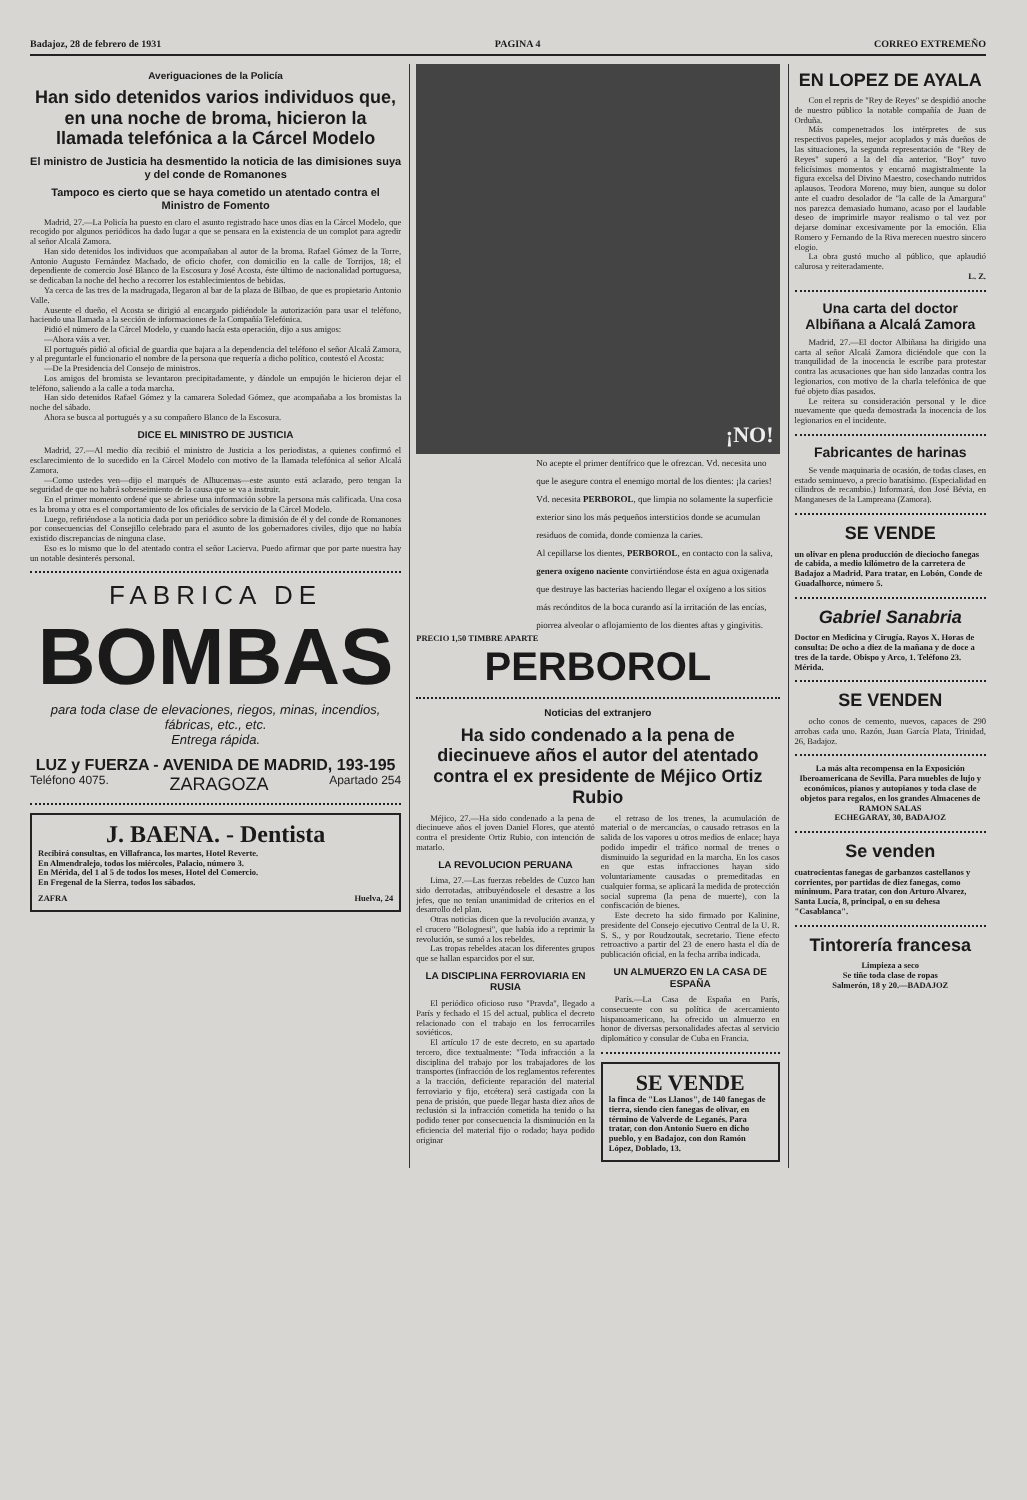Badajoz, 28 de febrero de 1931 PAGINA 4 CORREO EXTREMEÑO
Averiguaciones de la Policía
Han sido detenidos varios individuos que, en una noche de broma, hicieron la llamada telefónica a la Cárcel Modelo
El ministro de Justicia ha desmentido la noticia de las dimisiones suya y del conde de Romanones
Tampoco es cierto que se haya cometido un atentado contra el Ministro de Fomento
Madrid, 27.—La Policía ha puesto en claro el asunto registrado hace unos días en la Cárcel Modelo, que recogido por algunos periódicos ha dado lugar a que se pensara en la existencia de un complot para agredir al señor Alcalá Zamora.
Han sido detenidos los individuos que acompañaban al autor de la broma. Rafael Gómez de la Torre, Antonio Augusto Fernández Machado, de oficio chofer, con domicilio en la calle de Torrijos, 18; el dependiente de comercio José Blanco de la Escosura y José Acosta, éste último de nacionalidad portuguesa, se dedicaban la noche del hecho a recorrer los establecimientos de bebidas.
Ya cerca de las tres de la madrugada, llegaron al bar de la plaza de Bilbao, de que es propietario Antonio Valle.
Ausente el dueño, el Acosta se dirigió al encargado pidiéndole la autorización para usar el teléfono, haciendo una llamada a la sección de informaciones de la Compañía Telefónica.
Pidió el número de la Cárcel Modelo, y cuando hacía esta operación, dijo a sus amigos:
—Ahora váis a ver.
El portugués pidió al oficial de guardia que bajara a la dependencia del teléfono el señor Alcalá Zamora, y al preguntarle el funcionario el nombre de la persona que requería a dicho político, contestó el Acosta:
—De la Presidencia del Consejo de ministros.
Los amigos del bromista se levantaron precipitadamente, y dándole un empujón le hicieron dejar el teléfono, saliendo a la calle a toda marcha.
Han sido detenidos Rafael Gómez y la camarera Soledad Gómez, que acompañaba a los bromistas la noche del sábado.
Ahora se busca al portugués y a su compañero Blanco de la Escosura.
DICE EL MINISTRO DE JUSTICIA
Madrid, 27.—Al medio día recibió el ministro de Justicia a los periodistas, a quienes confirmó el esclarecimiento de lo sucedido en la Cárcel Modelo con motivo de la llamada telefónica al señor Alcalá Zamora.
—Como ustedes ven—dijo el marqués de Alhucemas—este asunto está aclarado, pero tengan la seguridad de que no habrá sobreseimiento de la causa que se va a instruir.
En el primer momento ordené que se abriese una información sobre la persona más calificada. Una cosa es la broma y otra es el comportamiento de los oficiales de servicio de la Cárcel Modelo.
Luego, refiriéndose a la noticia dada por un periódico sobre la dimisión de él y del conde de Romanones por consecuencias del Consejillo celebrado para el asunto de los gobernadores civiles, dijo que no había existido discrepancias de ninguna clase.
Eso es lo mismo que lo del atentado contra el señor Lacierva. Puedo afirmar que por parte nuestra hay un notable desinterés personal.
FABRICA DE
BOMBAS
para toda clase de elevaciones, riegos, minas, incendios, fábricas, etc., etc.
Entrega rápida.
LUZ y FUERZA - AVENIDA DE MADRID, 193-195
Teléfono 4075. ZARAGOZA Apartado 254
J. BAENA. - Dentista
Recibirá consultas, en Villafranca, los martes, Hotel Reverte.
En Almendralejo, todos los miércoles, Palacio, número 3.
En Mérida, del 1 al 5 de todos los meses, Hotel del Comercio.
En Fregenal de la Sierra, todos los sábados.
ZAFRA Huelva, 24
¡NO!
No acepte el primer dentífrico que le ofrezcan. Vd. necesita uno que le asegure contra el enemigo mortal de los dientes: ¡la caries!
Vd. necesita PERBOROL, que limpia no solamente la superficie exterior sino los más pequeños intersticios donde se acumulan residuos de comida, donde comienza la caries.
Al cepillarse los dientes, PERBOROL, en contacto con la saliva, genera oxígeno naciente convirtiéndose ésta en agua oxigenada que destruye las bacterias haciendo llegar el oxígeno a los sitios más recónditos de la boca curando así la irritación de las encías, piorrea alveolar o aflojamiento de los dientes aftas y gingivitis.
PRECIO 1,50 TIMBRE APARTE
PERBOROL
Noticias del extranjero
Ha sido condenado a la pena de diecinueve años el autor del atentado contra el ex presidente de Méjico Ortiz Rubio
Méjico, 27.—Ha sido condenado a la pena de diecinueve años el joven Daniel Flores, que atentó contra el presidente Ortiz Rubio, con intención de matarlo.
LA REVOLUCION PERUANA
Lima, 27.—Las fuerzas rebeldes de Cuzco han sido derrotadas, atribuyéndosele el desastre a los jefes, que no tenían unanimidad de criterios en el desarrollo del plan.
Otras noticias dicen que la revolución avanza, y el crucero "Bolognesi", que había ido a reprimir la revolución, se sumó a los rebeldes.
Las tropas rebeldes atacan los diferentes grupos que se hallan esparcidos por el sur.
LA DISCIPLINA FERROVIARIA EN RUSIA
El periódico oficioso ruso "Pravda", llegado a París y fechado el 15 del actual, publica el decreto relacionado con el trabajo en los ferrocarriles soviéticos.
El artículo 17 de este decreto, en su apartado tercero, dice textualmente: "Toda infracción a la disciplina del trabajo por los trabajadores de los transportes (infracción de los reglamentos referentes a la tracción, deficiente reparación del material ferroviario y fijo, etcétera) será castigada con la pena de prisión, que puede llegar hasta diez años de reclusión si la infracción cometida ha tenido o ha podido tener por consecuencia la disminución en la eficiencia del material fijo o rodado; haya podido originar
el retraso de los trenes, la acumulación de material o de mercancías, o causado retrasos en la salida de los vapores u otros medios de enlace; haya podido impedir el tráfico normal de trenes o disminuido la seguridad en la marcha. En los casos en que estas infracciones hayan sido voluntariamente causadas o premeditadas en cualquier forma, se aplicará la medida de protección social suprema (la pena de muerte), con la confiscación de bienes.
Este decreto ha sido firmado por Kalinine, presidente del Consejo ejecutivo Central de la U. R. S. S., y por Roudzoutak, secretario. Tiene efecto retroactivo a partir del 23 de enero hasta el día de publicación oficial, en la fecha arriba indicada.
UN ALMUERZO EN LA CASA DE ESPAÑA
París.—La Casa de España en París, consecuente con su política de acercamiento hispanoamericano, ha ofrecido un almuerzo en honor de diversas personalidades afectas al servicio diplomático y consular de Cuba en Francia.
SE VENDE
la finca de "Los Llanos", de 140 fanegas de tierra, siendo cien fanegas de olivar, en término de Valverde de Leganés. Para tratar, con don Antonio Suero en dicho pueblo, y en Badajoz, con don Ramón López, Doblado, 13.
EN LOPEZ DE AYALA
Con el repris de "Rey de Reyes" se despidió anoche de nuestro público la notable compañía de Juan de Orduña.
Más compenetrados los intérpretes de sus respectivos papeles, mejor acoplados y más dueños de las situaciones, la segunda representación de "Rey de Reyes" superó a la del día anterior. "Boy" tuvo felicísimos momentos y encarnó magistralmente la figura excelsa del Divino Maestro, cosechando nutridos aplausos. Teodora Moreno, muy bien, aunque su dolor ante el cuadro desolador de "la calle de la Amargura" nos parezca demasiado humano, acaso por el laudable deseo de imprimirle mayor realismo o tal vez por dejarse dominar excesivamente por la emoción. Elia Romero y Fernando de la Riva merecen nuestro sincero elogio.
La obra gustó mucho al público, que aplaudió calurosa y reiteradamente.
L. Z.
Una carta del doctor Albiñana a Alcalá Zamora
Madrid, 27.—El doctor Albiñana ha dirigido una carta al señor Alcalá Zamora diciéndole que con la tranquilidad de la inocencia le escribe para protestar contra las acusaciones que han sido lanzadas contra los legionarios, con motivo de la charla telefónica de que fué objeto días pasados.
Le reitera su consideración personal y le dice nuevamente que queda demostrada la inocencia de los legionarios en el incidente.
Fabricantes de harinas
Se vende maquinaria de ocasión, de todas clases, en estado seminuevo, a precio baratísimo. (Especialidad en cilindros de recambio.) Informará, don José Bévia, en Manganeses de la Lampreana (Zamora).
SE VENDE
un olivar en plena producción de dieciocho fanegas de cabida, a medio kilómetro de la carretera de Badajoz a Madrid. Para tratar, en Lobón, Conde de Guadalhorce, número 5.
Gabriel Sanabria
Doctor en Medicina y Cirugía. Rayos X. Horas de consulta: De ocho a diez de la mañana y de doce a tres de la tarde. Obispo y Arco, 1. Teléfono 23. Mérida.
SE VENDEN
ocho conos de cemento, nuevos, capaces de 290 arrobas cada uno. Razón, Juan García Plata, Trinidad, 26, Badajoz.
La más alta recompensa en la Exposición Iberoamericana de Sevilla. Para muebles de lujo y económicos, pianos y autopianos y toda clase de objetos para regalos, en los grandes Almacenes de RAMON SALAS
ECHEGARAY, 30, BADAJOZ
Se venden
cuatrocientas fanegas de garbanzos castellanos y corrientes, por partidas de diez fanegas, como mínimum. Para tratar, con don Arturo Alvarez, Santa Lucía, 8, principal, o en su dehesa "Casablanca".
Tintorería francesa
Limpieza a seco
Se tiñe toda clase de ropas
Salmerón, 18 y 20.—BADAJOZ